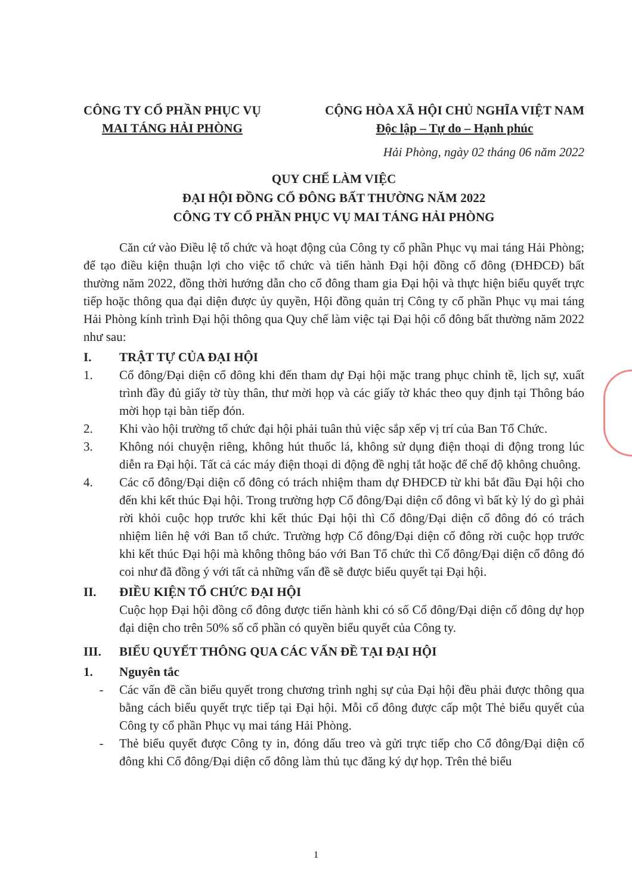CÔNG TY CỔ PHẦN PHỤC VỤ
MAI TÁNG HẢI PHÒNG
CỘNG HÒA XÃ HỘI CHỦ NGHĨA VIỆT NAM
Độc lập – Tự do – Hạnh phúc
Hải Phòng, ngày 02 tháng 06 năm 2022
QUY CHẾ LÀM VIỆC
ĐẠI HỘI ĐỒNG CỔ ĐÔNG BẤT THƯỜNG NĂM 2022
CÔNG TY CỔ PHẦN PHỤC VỤ MAI TÁNG HẢI PHÒNG
Căn cứ vào Điều lệ tổ chức và hoạt động của Công ty cổ phần Phục vụ mai táng Hải Phòng; để tạo điều kiện thuận lợi cho việc tổ chức và tiến hành Đại hội đồng cổ đông (ĐHĐCĐ) bất thường năm 2022, đồng thời hướng dẫn cho cổ đông tham gia Đại hội và thực hiện biểu quyết trực tiếp hoặc thông qua đại diện được ủy quyền, Hội đồng quản trị Công ty cổ phần Phục vụ mai táng Hải Phòng kính trình Đại hội thông qua Quy chế làm việc tại Đại hội cổ đông bất thường năm 2022 như sau:
I. TRẬT TỰ CỦA ĐẠI HỘI
1. Cổ đông/Đại diện cổ đông khi đến tham dự Đại hội mặc trang phục chỉnh tề, lịch sự, xuất trình đầy đủ giấy tờ tùy thân, thư mời họp và các giấy tờ khác theo quy định tại Thông báo mời họp tại bàn tiếp đón.
2. Khi vào hội trường tổ chức đại hội phải tuân thủ việc sắp xếp vị trí của Ban Tổ Chức.
3. Không nói chuyện riêng, không hút thuốc lá, không sử dụng điện thoại di động trong lúc diễn ra Đại hội. Tất cả các máy điện thoại di động đề nghị tắt hoặc để chế độ không chuông.
4. Các cổ đông/Đại diện cổ đông có trách nhiệm tham dự ĐHĐCĐ từ khi bắt đầu Đại hội cho đến khi kết thúc Đại hội. Trong trường hợp Cổ đông/Đại diện cổ đông vì bất kỳ lý do gì phải rời khỏi cuộc họp trước khi kết thúc Đại hội thì Cổ đông/Đại diện cổ đông đó có trách nhiệm liên hệ với Ban tổ chức. Trường hợp Cổ đông/Đại diện cổ đông rời cuộc họp trước khi kết thúc Đại hội mà không thông báo với Ban Tổ chức thì Cổ đông/Đại diện cổ đông đó coi như đã đồng ý với tất cả những vấn đề sẽ được biểu quyết tại Đại hội.
II. ĐIỀU KIỆN TỔ CHỨC ĐẠI HỘI
Cuộc họp Đại hội đồng cổ đông được tiến hành khi có số Cổ đông/Đại diện cổ đông dự họp đại diện cho trên 50% số cổ phần có quyền biểu quyết của Công ty.
III. BIỂU QUYẾT THÔNG QUA CÁC VẤN ĐỀ TẠI ĐẠI HỘI
1. Nguyên tắc
- Các vấn đề cần biểu quyết trong chương trình nghị sự của Đại hội đều phải được thông qua bằng cách biểu quyết trực tiếp tại Đại hội. Mỗi cổ đông được cấp một Thẻ biểu quyết của Công ty cổ phần Phục vụ mai táng Hải Phòng.
- Thẻ biểu quyết được Công ty in, đóng dấu treo và gửi trực tiếp cho Cổ đông/Đại diện cổ đông khi Cổ đông/Đại diện cổ đông làm thủ tục đăng ký dự họp. Trên thẻ biểu
1